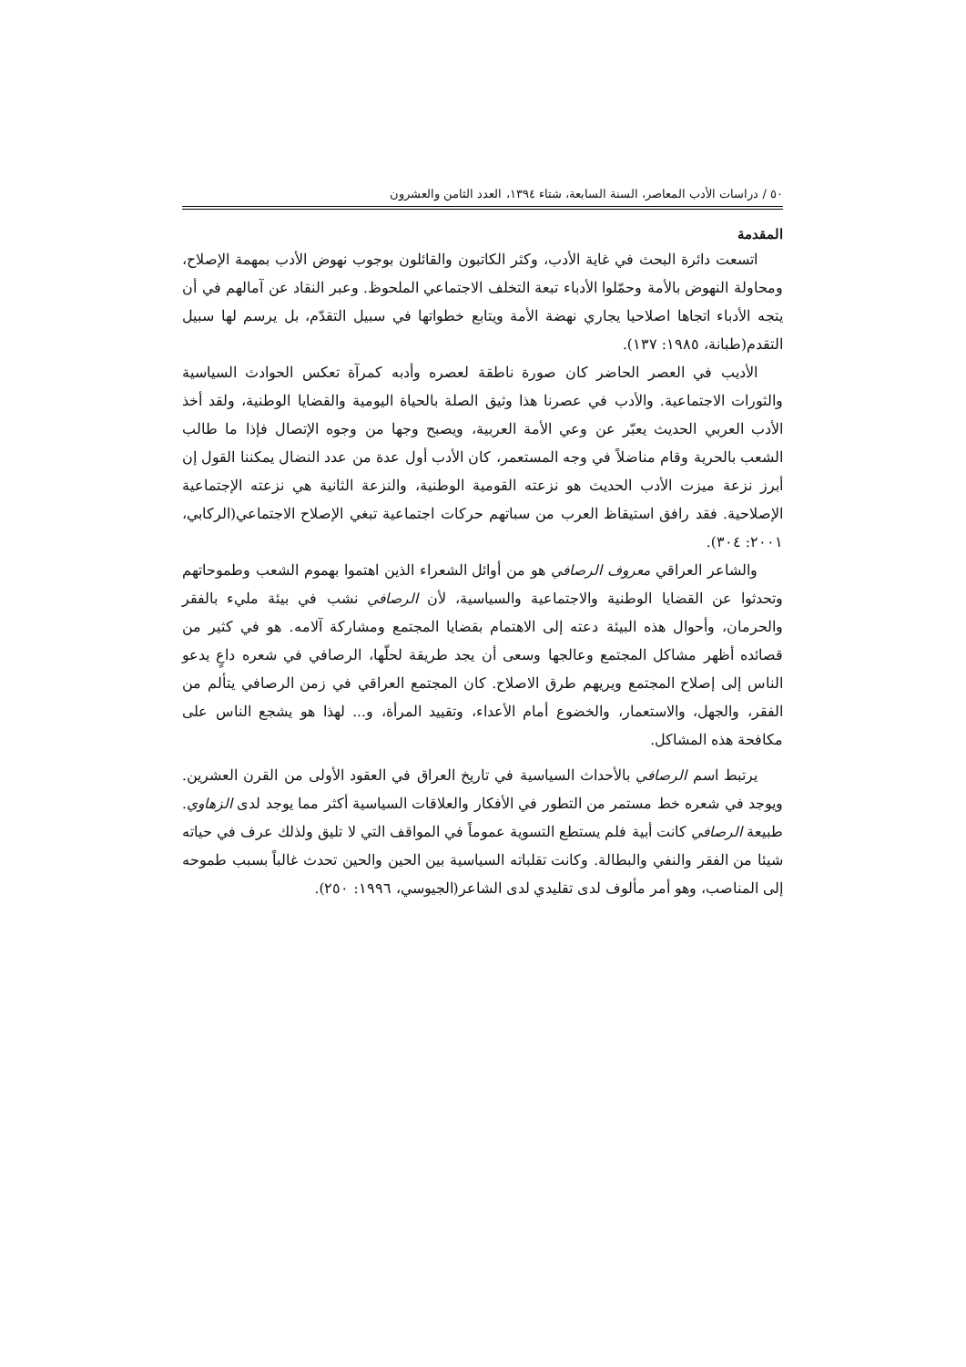٥٠ / دراسات الأدب المعاصر، السنة السابعة، شتاء ١٣٩٤، العدد الثامن والعشرون
المقدمة
اتسعت دائرة البحث في غاية الأدب، وكثر الكاتبون والقائلون بوجوب نهوض الأدب بمهمة الإصلاح، ومحاولة النهوض بالأمة وحمّلوا الأدباء تبعة التخلف الاجتماعي الملحوظ. وعبر النقاد عن آمالهم في أن يتجه الأدباء اتجاها اصلاحيا يجاري نهضة الأمة ويتابع خطواتها في سبيل التقدّم، بل يرسم لها سبيل التقدم(طبانة، ١٩٨٥: ١٣٧).
الأديب في العصر الحاضر كان صورة ناطقة لعصره وأدبه كمرآة تعكس الحوادث السياسية والثورات الاجتماعية. والأدب في عصرنا هذا وثيق الصلة بالحياة اليومية والقضايا الوطنية، ولقد أخذ الأدب العربي الحديث يعبّر عن وعي الأمة العربية، ويصبح وجها من وجوه الإتصال فإذا ما طالب الشعب بالحرية وقام مناضلاً في وجه المستعمر، كان الأدب أول عدة من عدد النضال يمكننا القول إن أبرز نزعة ميزت الأدب الحديث هو نزعته القومية الوطنية، والنزعة الثانية هي نزعته الإجتماعية الإصلاحية. فقد رافق استيقاظ العرب من سباتهم حركات اجتماعية تبغي الإصلاح الاجتماعي(الركابي، ٢٠٠١: ٣٠٤).
والشاعر العراقي معروف الرصافي هو من أوائل الشعراء الذين اهتموا بهموم الشعب وطموحاتهم وتحدثوا عن القضايا الوطنية والاجتماعية والسياسية، لأن الرصافي نشب في بيئة مليء بالفقر والحرمان، وأحوال هذه البيئة دعته إلى الاهتمام بقضايا المجتمع ومشاركة آلامه. هو في كثير من قصائده أظهر مشاكل المجتمع وعالجها وسعى أن يجد طريقة لحلّها، الرصافي في شعره داعٍ يدعو الناس إلى إصلاح المجتمع ويريهم طرق الاصلاح. كان المجتمع العراقي في زمن الرصافي يتألم من الفقر، والجهل، والاستعمار، والخضوع أمام الأعداء، وتقييد المرأة، و... لهذا هو يشجع الناس على مكافحة هذه المشاكل.
يرتبط اسم الرصافي بالأحداث السياسية في تاريخ العراق في العقود الأولى من القرن العشرين. ويوجد في شعره خط مستمر من التطور في الأفكار والعلاقات السياسية أكثر مما يوجد لدى الزهاوي. طبيعة الرصافي كانت أبية فلم يستطع التسوية عموماً في المواقف التي لا تليق ولذلك عرف في حياته شيئا من الفقر والنفي والبطالة. وكانت تقلباته السياسية بين الحين والحين تحدث غالباً بسبب طموحه إلى المناصب، وهو أمر مألوف لدى تقليدي لدى الشاعر(الجيوسي، ١٩٩٦: ٢٥٠).